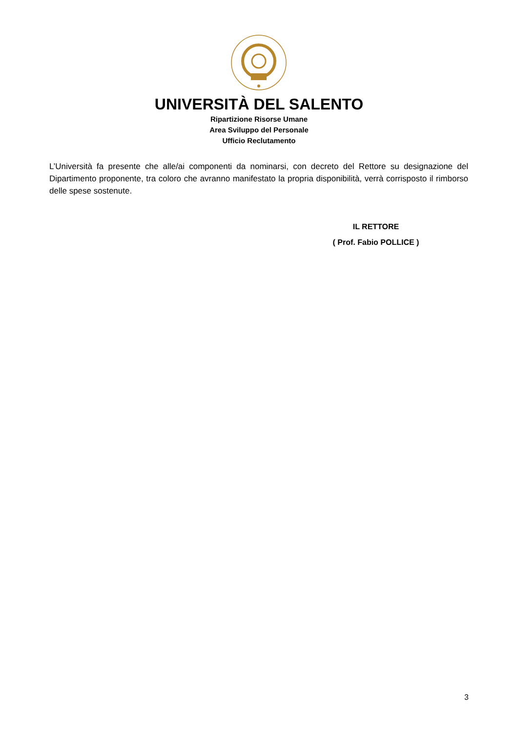UNIVERSITÀ DEL SALENTO
Ripartizione Risorse Umane
Area Sviluppo del Personale
Ufficio Reclutamento
L’Università fa presente che alle/ai componenti da nominarsi, con decreto del Rettore su designazione del Dipartimento proponente, tra coloro che avranno manifestato la propria disponibilità, verrà corrisposto il rimborso delle spese sostenute.
IL RETTORE
( Prof. Fabio POLLICE )
3